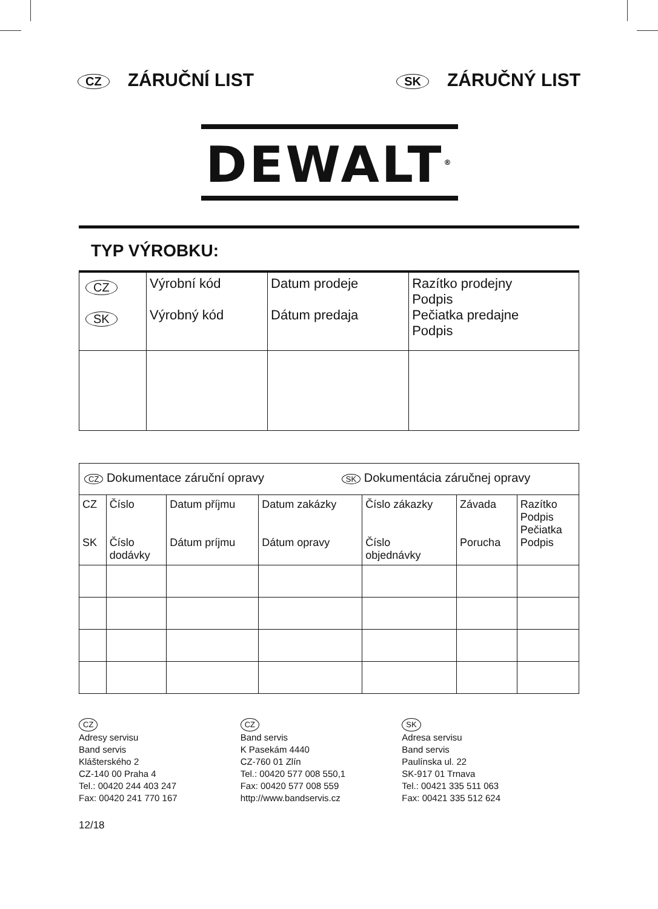CZ ZÁRUČNÍ LIST
SK ZÁRUČNÝ LIST
DEWALT<sup>®</sup>
TYP VÝROBKU:
| CZ SK | Výrobní kód Výrobný kód | Datum prodeje Dátum predaja | Razítko prodejny Podpis Pečiatka predajne Podpis |
| CZ Dokumentace záruční opravy SK Dokumentácia záručnej opravy | | | | | | |
| CZ SK | Číslo Číslo dodávky | Datum příjmu Dátum príjmu | Datum zakázky Dátum opravy | Číslo zákazky Číslo objednávky | Závada Porucha | Razítko Podpis Pečiatka Podpis |
CZ
Adresy servisu
Band servis
Klášterského 2
CZ-140 00 Praha 4
Tel.: 00420 244 403 247
Fax: 00420 241 770 167
CZ
Band servis
K Pasekám 4440
CZ-760 01 Zlín
Tel.: 00420 577 008 550,1
Fax: 00420 577 008 559
http://www.bandservis.cz
SK
Adresa servisu
Band servis
Paulínska ul. 22
SK-917 01 Trnava
Tel.: 00421 335 511 063
Fax: 00421 335 512 624
12/18